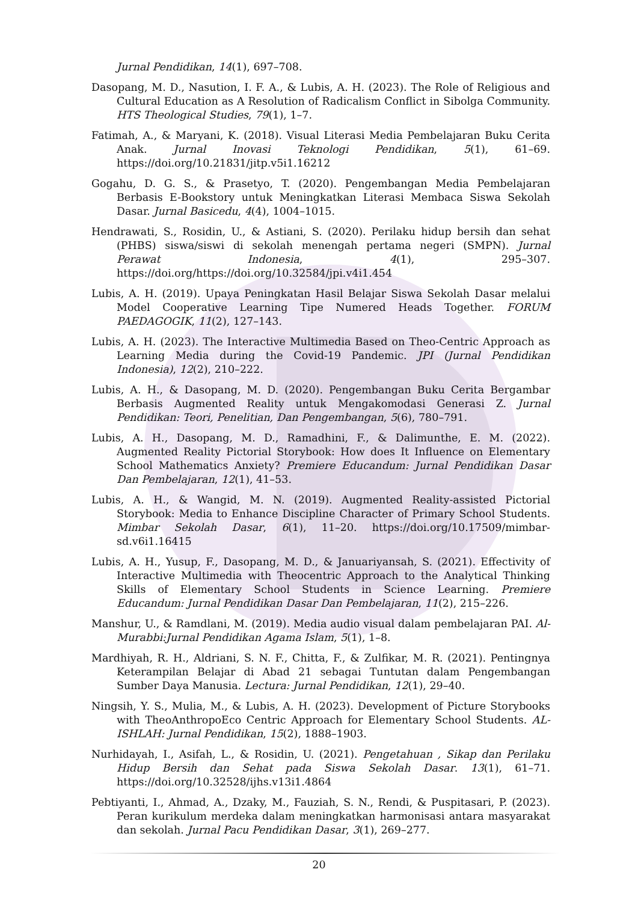Jurnal Pendidikan, 14(1), 697–708.
Dasopang, M. D., Nasution, I. F. A., & Lubis, A. H. (2023). The Role of Religious and Cultural Education as A Resolution of Radicalism Conflict in Sibolga Community. HTS Theological Studies, 79(1), 1–7.
Fatimah, A., & Maryani, K. (2018). Visual Literasi Media Pembelajaran Buku Cerita Anak. Jurnal Inovasi Teknologi Pendidikan, 5(1), 61–69. https://doi.org/10.21831/jitp.v5i1.16212
Gogahu, D. G. S., & Prasetyo, T. (2020). Pengembangan Media Pembelajaran Berbasis E-Bookstory untuk Meningkatkan Literasi Membaca Siswa Sekolah Dasar. Jurnal Basicedu, 4(4), 1004–1015.
Hendrawati, S., Rosidin, U., & Astiani, S. (2020). Perilaku hidup bersih dan sehat (PHBS) siswa/siswi di sekolah menengah pertama negeri (SMPN). Jurnal Perawat Indonesia, 4(1), 295–307. https://doi.org/https://doi.org/10.32584/jpi.v4i1.454
Lubis, A. H. (2019). Upaya Peningkatan Hasil Belajar Siswa Sekolah Dasar melalui Model Cooperative Learning Tipe Numered Heads Together. FORUM PAEDAGOGIK, 11(2), 127–143.
Lubis, A. H. (2023). The Interactive Multimedia Based on Theo-Centric Approach as Learning Media during the Covid-19 Pandemic. JPI (Jurnal Pendidikan Indonesia), 12(2), 210–222.
Lubis, A. H., & Dasopang, M. D. (2020). Pengembangan Buku Cerita Bergambar Berbasis Augmented Reality untuk Mengakomodasi Generasi Z. Jurnal Pendidikan: Teori, Penelitian, Dan Pengembangan, 5(6), 780–791.
Lubis, A. H., Dasopang, M. D., Ramadhini, F., & Dalimunthe, E. M. (2022). Augmented Reality Pictorial Storybook: How does It Influence on Elementary School Mathematics Anxiety? Premiere Educandum: Jurnal Pendidikan Dasar Dan Pembelajaran, 12(1), 41–53.
Lubis, A. H., & Wangid, M. N. (2019). Augmented Reality-assisted Pictorial Storybook: Media to Enhance Discipline Character of Primary School Students. Mimbar Sekolah Dasar, 6(1), 11–20. https://doi.org/10.17509/mimbar-sd.v6i1.16415
Lubis, A. H., Yusup, F., Dasopang, M. D., & Januariyansah, S. (2021). Effectivity of Interactive Multimedia with Theocentric Approach to the Analytical Thinking Skills of Elementary School Students in Science Learning. Premiere Educandum: Jurnal Pendidikan Dasar Dan Pembelajaran, 11(2), 215–226.
Manshur, U., & Ramdlani, M. (2019). Media audio visual dalam pembelajaran PAI. Al-Murabbi:Jurnal Pendidikan Agama Islam, 5(1), 1–8.
Mardhiyah, R. H., Aldriani, S. N. F., Chitta, F., & Zulfikar, M. R. (2021). Pentingnya Keterampilan Belajar di Abad 21 sebagai Tuntutan dalam Pengembangan Sumber Daya Manusia. Lectura: Jurnal Pendidikan, 12(1), 29–40.
Ningsih, Y. S., Mulia, M., & Lubis, A. H. (2023). Development of Picture Storybooks with TheoAnthropoEco Centric Approach for Elementary School Students. AL-ISHLAH: Jurnal Pendidikan, 15(2), 1888–1903.
Nurhidayah, I., Asifah, L., & Rosidin, U. (2021). Pengetahuan , Sikap dan Perilaku Hidup Bersih dan Sehat pada Siswa Sekolah Dasar. 13(1), 61–71. https://doi.org/10.32528/ijhs.v13i1.4864
Pebtiyanti, I., Ahmad, A., Dzaky, M., Fauziah, S. N., Rendi, & Puspitasari, P. (2023). Peran kurikulum merdeka dalam meningkatkan harmonisasi antara masyarakat dan sekolah. Jurnal Pacu Pendidikan Dasar, 3(1), 269–277.
20